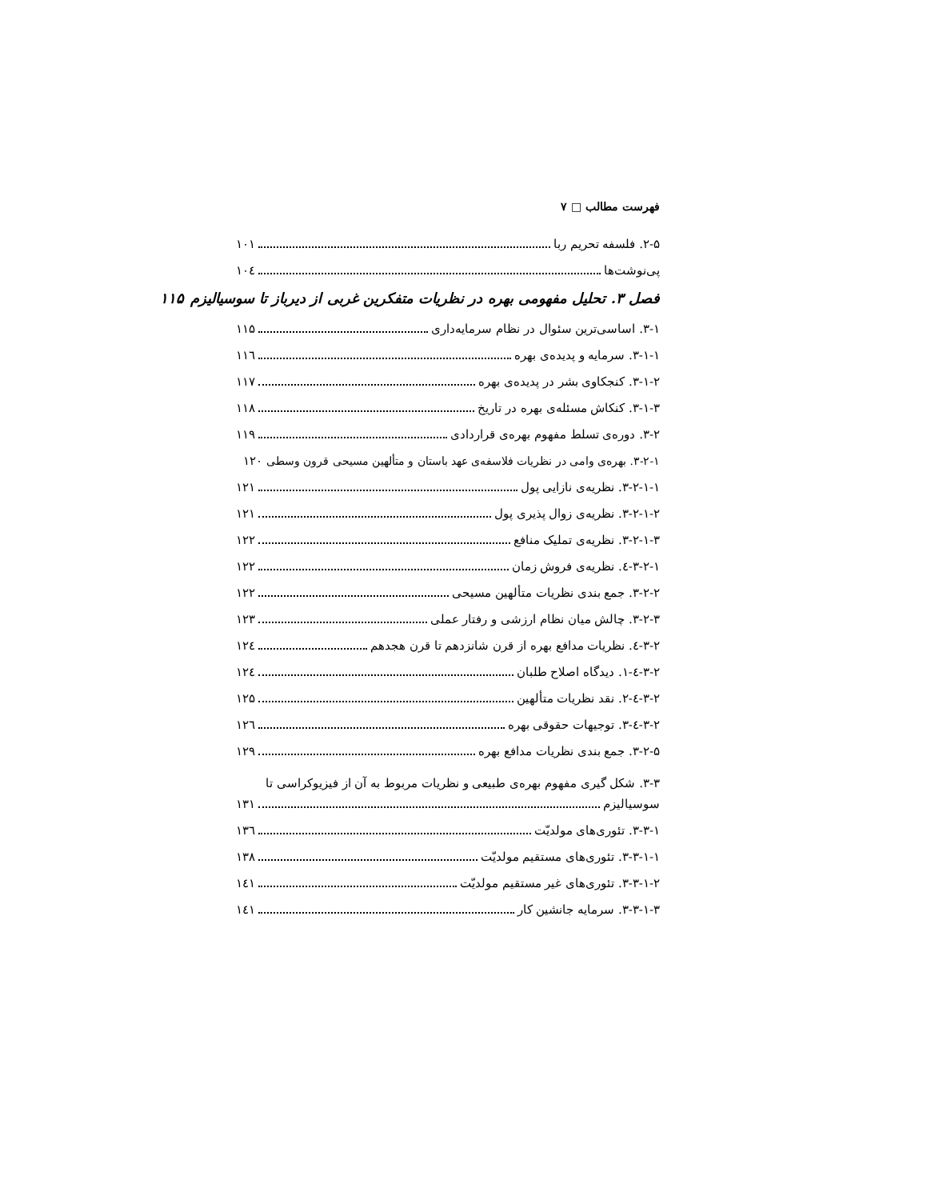فهرست مطالب □ ۷
۲-۵. فلسفه تحریم ربا ۱۰۱
پی‌نوشت‌ها ۱۰٤
فصل ۳. تحلیل مفهومی بهره در نظریات متفکرین غربی از دیرباز تا سوسیالیزم ۱۱۵
۳-۱. اساسی‌ترین سئوال در نظام سرمایه‌داری ۱۱۵
۳-۱-۱. سرمایه و پدیده‌ی بهره ۱۱٦
۳-۱-۲. کنجکاوی بشر در پدیده‌ی بهره ۱۱۷
۳-۱-۳. کنکاش مسئله‌ی بهره در تاریخ ۱۱۸
۳-۲. دوره‌ی تسلط مفهوم بهره‌ی قراردادی ۱۱۹
۳-۲-۱. بهره‌ی وامی در نظریات فلاسفه‌ی عهد باستان و متألهین مسیحی قرون وسطی ۱۲۰
۳-۲-۱-۱. نظریه‌ی نازایی پول ۱۲۱
۳-۲-۱-۲. نظریه‌ی زوال پذیری پول ۱۲۱
۳-۲-۱-۳. نظریه‌ی تملیک منافع ۱۲۲
۳-۲-۱-٤. نظریه‌ی فروش زمان ۱۲۲
۳-۲-۲. جمع بندی نظریات متألهین مسیحی ۱۲۲
۳-۲-۳. چالش میان نظام ارزشی و رفتار عملی ۱۲۳
۳-۲-٤. نظریات مدافع بهره از قرن شانزدهم تا قرن هجدهم ۱۲٤
۳-۲-٤-۱. دیدگاه اصلاح طلبان ۱۲٤
۳-۲-٤-۲. نقد نظریات متألهین ۱۲۵
۳-۲-٤-۳. توجیهات حقوقی بهره ۱۲٦
۳-۲-۵. جمع بندی نظریات مدافع بهره ۱۲۹
۳-۳. شکل گیری مفهوم بهره‌ی طبیعی و نظریات مربوط به آن از فیزیوکراسی تا
سوسیالیزم ۱۳۱
۳-۳-۱. تئوری‌های مولدیّت ۱۳٦
۳-۳-۱-۱. تئوری‌های مستقیم مولدیّت ۱۳۸
۳-۳-۱-۲. تئوری‌های غیر مستقیم مولدیّت ۱٤۱
۳-۳-۱-۳. سرمایه جانشین کار ۱٤۱